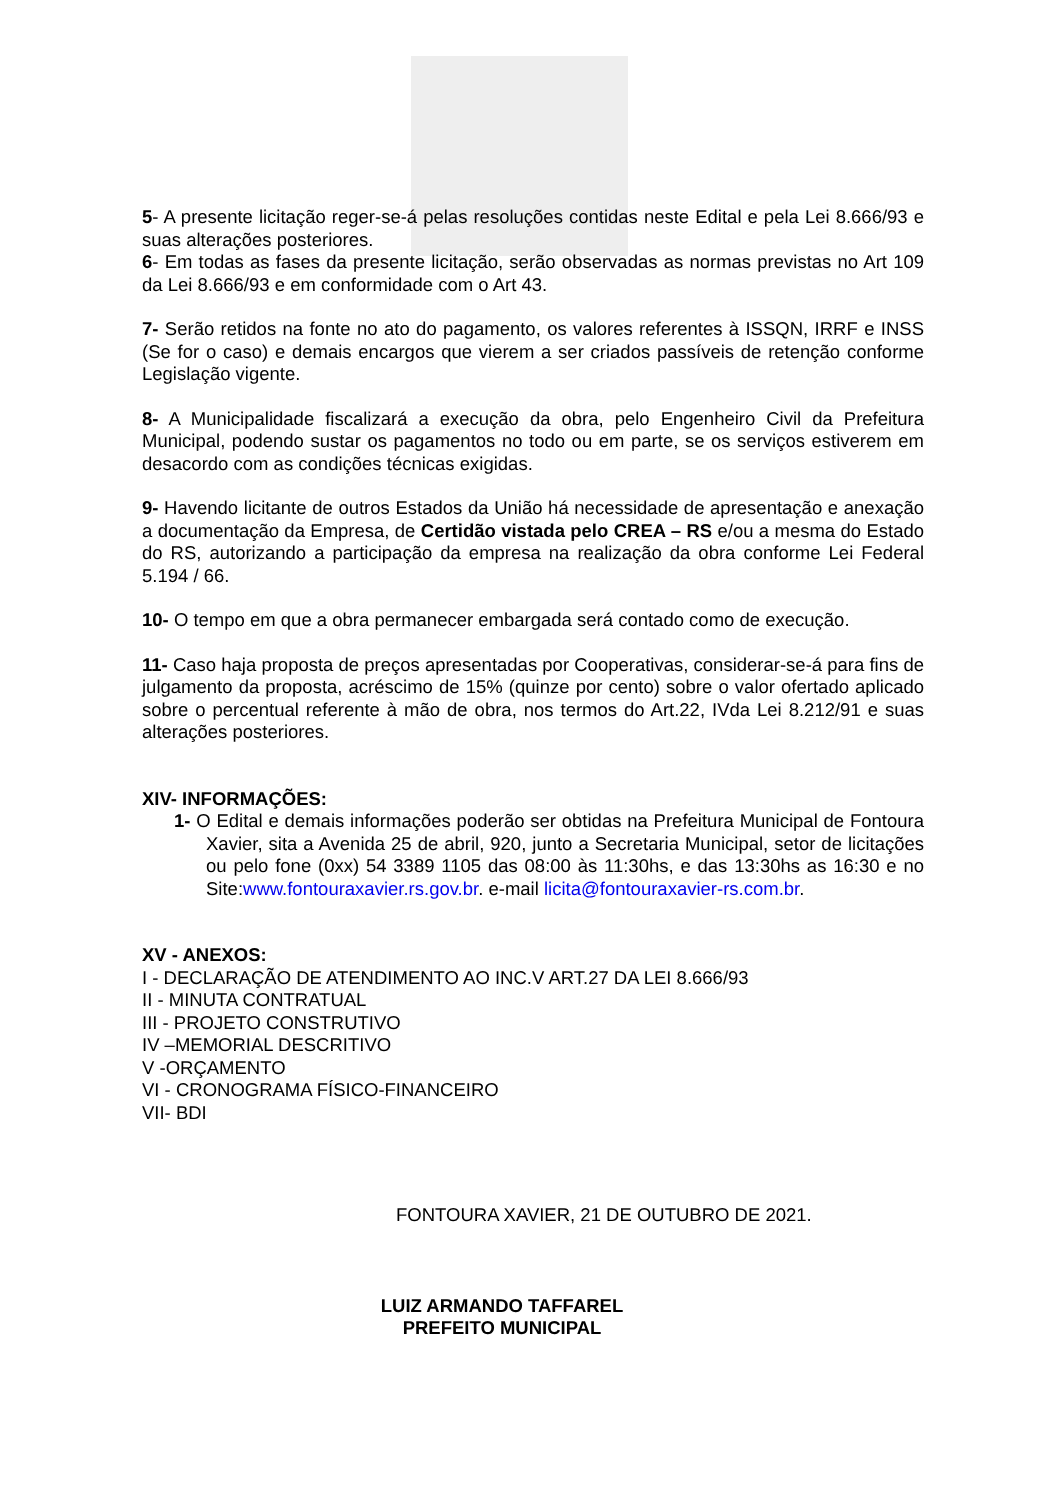5- A presente licitação reger-se-á pelas resoluções contidas neste Edital e pela Lei 8.666/93 e suas alterações posteriores.
6- Em todas as fases da presente licitação, serão observadas as normas previstas no Art 109 da Lei 8.666/93 e em conformidade com o Art 43.
7- Serão retidos na fonte no ato do pagamento, os valores referentes à ISSQN, IRRF e INSS (Se for o caso) e demais encargos que vierem a ser criados passíveis de retenção conforme Legislação vigente.
8- A Municipalidade fiscalizará a execução da obra, pelo Engenheiro Civil da Prefeitura Municipal, podendo sustar os pagamentos no todo ou em parte, se os serviços estiverem em desacordo com as condições técnicas exigidas.
9- Havendo licitante de outros Estados da União há necessidade de apresentação e anexação a documentação da Empresa, de Certidão vistada pelo CREA – RS e/ou a mesma do Estado do RS, autorizando a participação da empresa na realização da obra conforme Lei Federal 5.194 / 66.
10- O tempo em que a obra permanecer embargada será contado como de execução.
11- Caso haja proposta de preços apresentadas por Cooperativas, considerar-se-á para fins de julgamento da proposta, acréscimo de 15% (quinze por cento) sobre o valor ofertado aplicado sobre o percentual referente à mão de obra, nos termos do Art.22, IVda Lei 8.212/91 e suas alterações posteriores.
XIV- INFORMAÇÕES:
1- O Edital e demais informações poderão ser obtidas na Prefeitura Municipal de Fontoura Xavier, sita a Avenida 25 de abril, 920, junto a Secretaria Municipal, setor de licitações ou pelo fone (0xx) 54 3389 1105 das 08:00 às 11:30hs, e das 13:30hs as 16:30 e no Site:www.fontouraxavier.rs.gov.br. e-mail licita@fontouraxavier-rs.com.br.
XV - ANEXOS:
I - DECLARAÇÃO DE ATENDIMENTO AO INC.V ART.27 DA LEI 8.666/93
II - MINUTA CONTRATUAL
III - PROJETO CONSTRUTIVO
IV –MEMORIAL DESCRITIVO
V -ORÇAMENTO
VI - CRONOGRAMA FÍSICO-FINANCEIRO
VII- BDI
FONTOURA XAVIER, 21 DE OUTUBRO DE 2021.
LUIZ ARMANDO TAFFAREL
PREFEITO MUNICIPAL